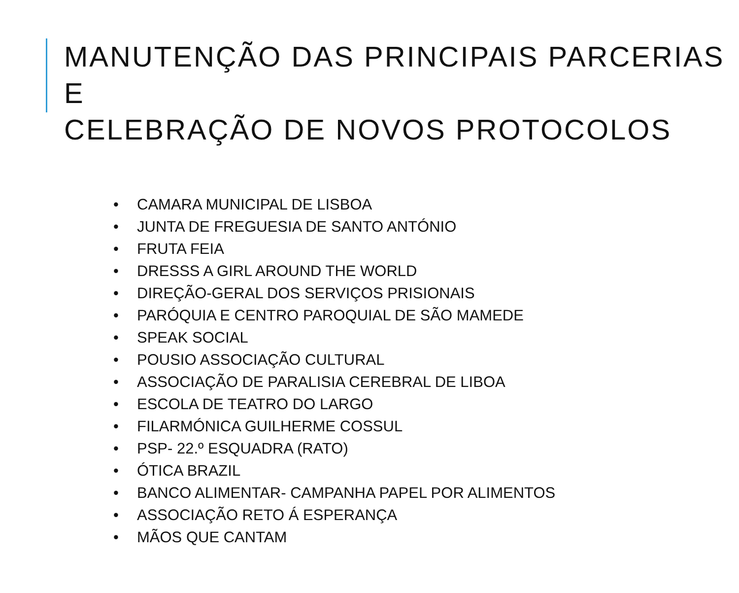MANUTENÇÃO DAS PRINCIPAIS PARCERIAS E
CELEBRAÇÃO DE NOVOS PROTOCOLOS
• CAMARA MUNICIPAL DE LISBOA
• JUNTA DE FREGUESIA DE SANTO ANTÓNIO
• FRUTA FEIA
• DRESSS A GIRL AROUND THE WORLD
• DIREÇÃO-GERAL DOS SERVIÇOS PRISIONAIS
• PARÓQUIA E CENTRO PAROQUIAL DE SÃO MAMEDE
• SPEAK SOCIAL
• POUSIO ASSOCIAÇÃO CULTURAL
• ASSOCIAÇÃO DE PARALISIA CEREBRAL DE LIBOA
• ESCOLA DE TEATRO DO LARGO
• FILARMÓNICA GUILHERME COSSUL
• PSP- 22.º ESQUADRA (RATO)
• ÓTICA BRAZIL
• BANCO ALIMENTAR- CAMPANHA PAPEL POR ALIMENTOS
• ASSOCIAÇÃO RETO Á ESPERANÇA
• MÃOS QUE CANTAM